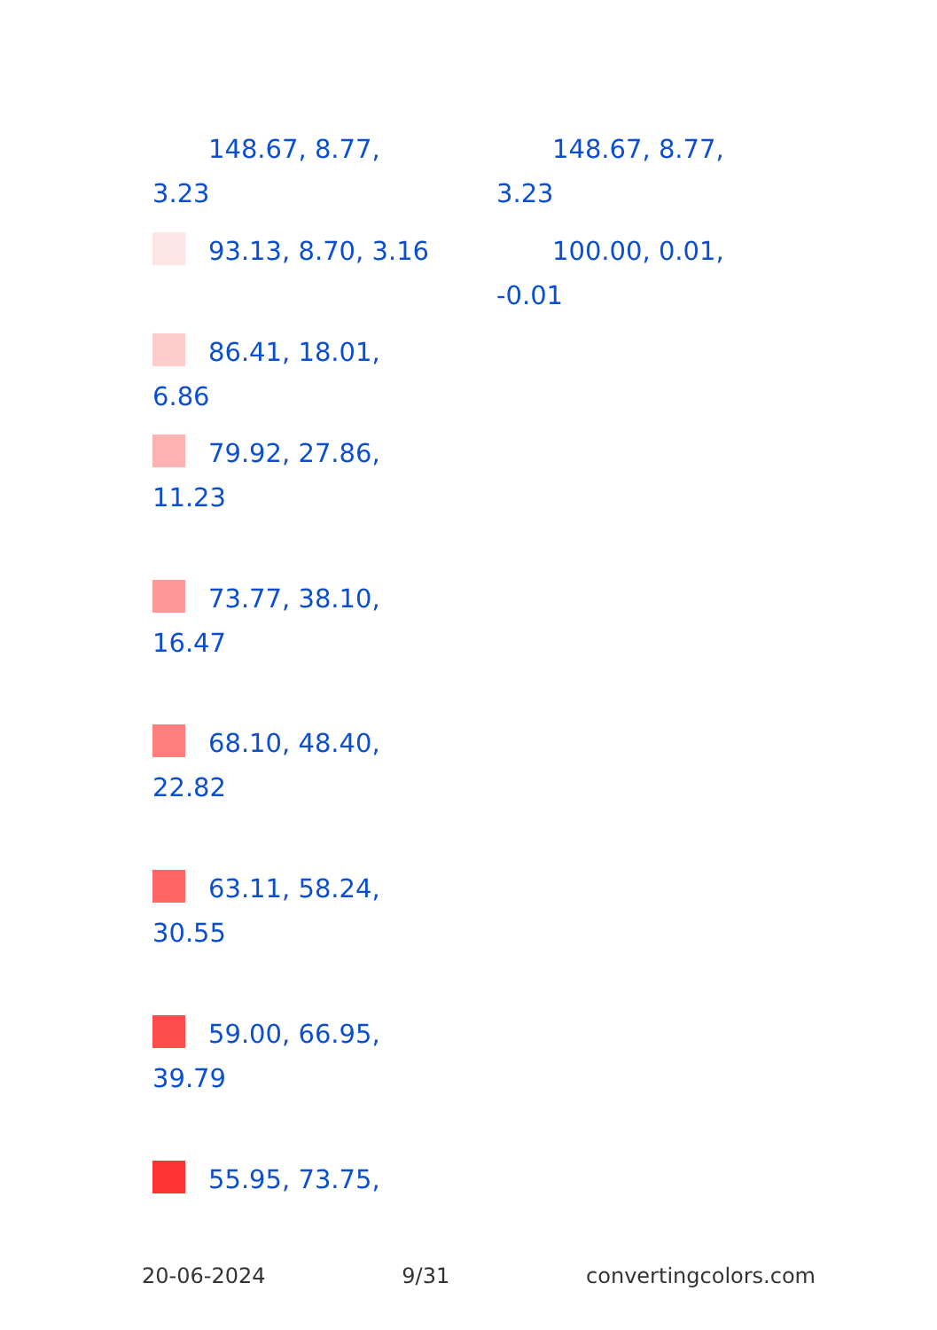148.67, 8.77, 3.23
148.67, 8.77, 3.23
93.13, 8.70, 3.16
100.00, 0.01, -0.01
86.41, 18.01, 6.86
79.92, 27.86, 11.23
73.77, 38.10, 16.47
68.10, 48.40, 22.82
63.11, 58.24, 30.55
59.00, 66.95, 39.79
55.95, 73.75,
20-06-2024 9/31 convertingcolors.com